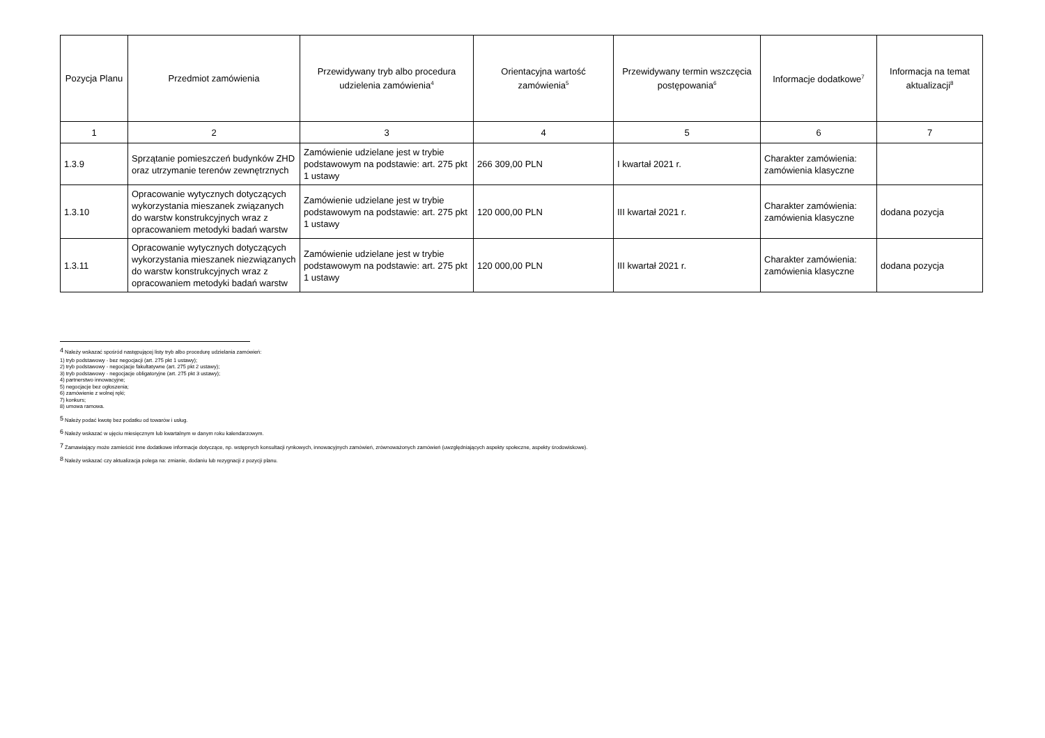| Pozycja Planu | Przedmiot zamówienia | Przewidywany tryb albo procedura udzielenia zamówienia<sup>4</sup> | Orientacyjna wartość zamówienia<sup>5</sup> | Przewidywany termin wszczęcia postępowania<sup>6</sup> | Informacje dodatkowe<sup>7</sup> | Informacja na temat aktualizacji<sup>8</sup> |
| --- | --- | --- | --- | --- | --- | --- |
| 1 | 2 | 3 | 4 | 5 | 6 | 7 |
| 1.3.9 | Sprzątanie pomieszczeń budynków ZHD oraz utrzymanie terenów zewnętrznych | Zamówienie udzielane jest w trybie podstawowym na podstawie: art. 275 pkt 1 ustawy | 266 309,00 PLN | I kwartał 2021 r. | Charakter zamówienia: zamówienia klasyczne | |
| 1.3.10 | Opracowanie wytycznych dotyczących wykorzystania mieszanek związanych do warstw konstrukcyjnych wraz z opracowaniem metodyki badań warstw | Zamówienie udzielane jest w trybie podstawowym na podstawie: art. 275 pkt 1 ustawy | 120 000,00 PLN | III kwartał 2021 r. | Charakter zamówienia: zamówienia klasyczne | dodana pozycja |
| 1.3.11 | Opracowanie wytycznych dotyczących wykorzystania mieszanek niezwiązanych do warstw konstrukcyjnych wraz z opracowaniem metodyki badań warstw | Zamówienie udzielane jest w trybie podstawowym na podstawie: art. 275 pkt 1 ustawy | 120 000,00 PLN | III kwartał 2021 r. | Charakter zamówienia: zamówienia klasyczne | dodana pozycja |
<sup>4</sup> Należy wskazać spośród następującej listy tryb albo procedurę udzielania zamówień:
1) tryb podstawowy - bez negocjacji (art. 275 pkt 1 ustawy);
2) tryb podstawowy - negocjacje fakultatywne (art. 275 pkt 2 ustawy);
3) tryb podstawowy - negocjacje obligatoryjne (art. 275 pkt 3 ustawy);
4) partnerstwo innowacyjne;
5) negocjacje bez ogłoszenia;
6) zamówienie z wolnej ręki;
7) konkurs;
8) umowa ramowa.
<sup>5</sup> Należy podać kwotę bez podatku od towarów i usług.
<sup>6</sup> Należy wskazać w ujęciu miesięcznym lub kwartalnym w danym roku kalendarzowym.
<sup>7</sup> Zamawiający może zamieścić inne dodatkowe informacje dotyczące, np. wstępnych konsultacji rynkowych, innowacyjnych zamówień, zrównoważonych zamówień (uwzględniających aspekty społeczne, aspekty środowiskowe).
<sup>8</sup> Należy wskazać czy aktualizacja polega na: zmianie, dodaniu lub rezygnacji z pozycji planu.